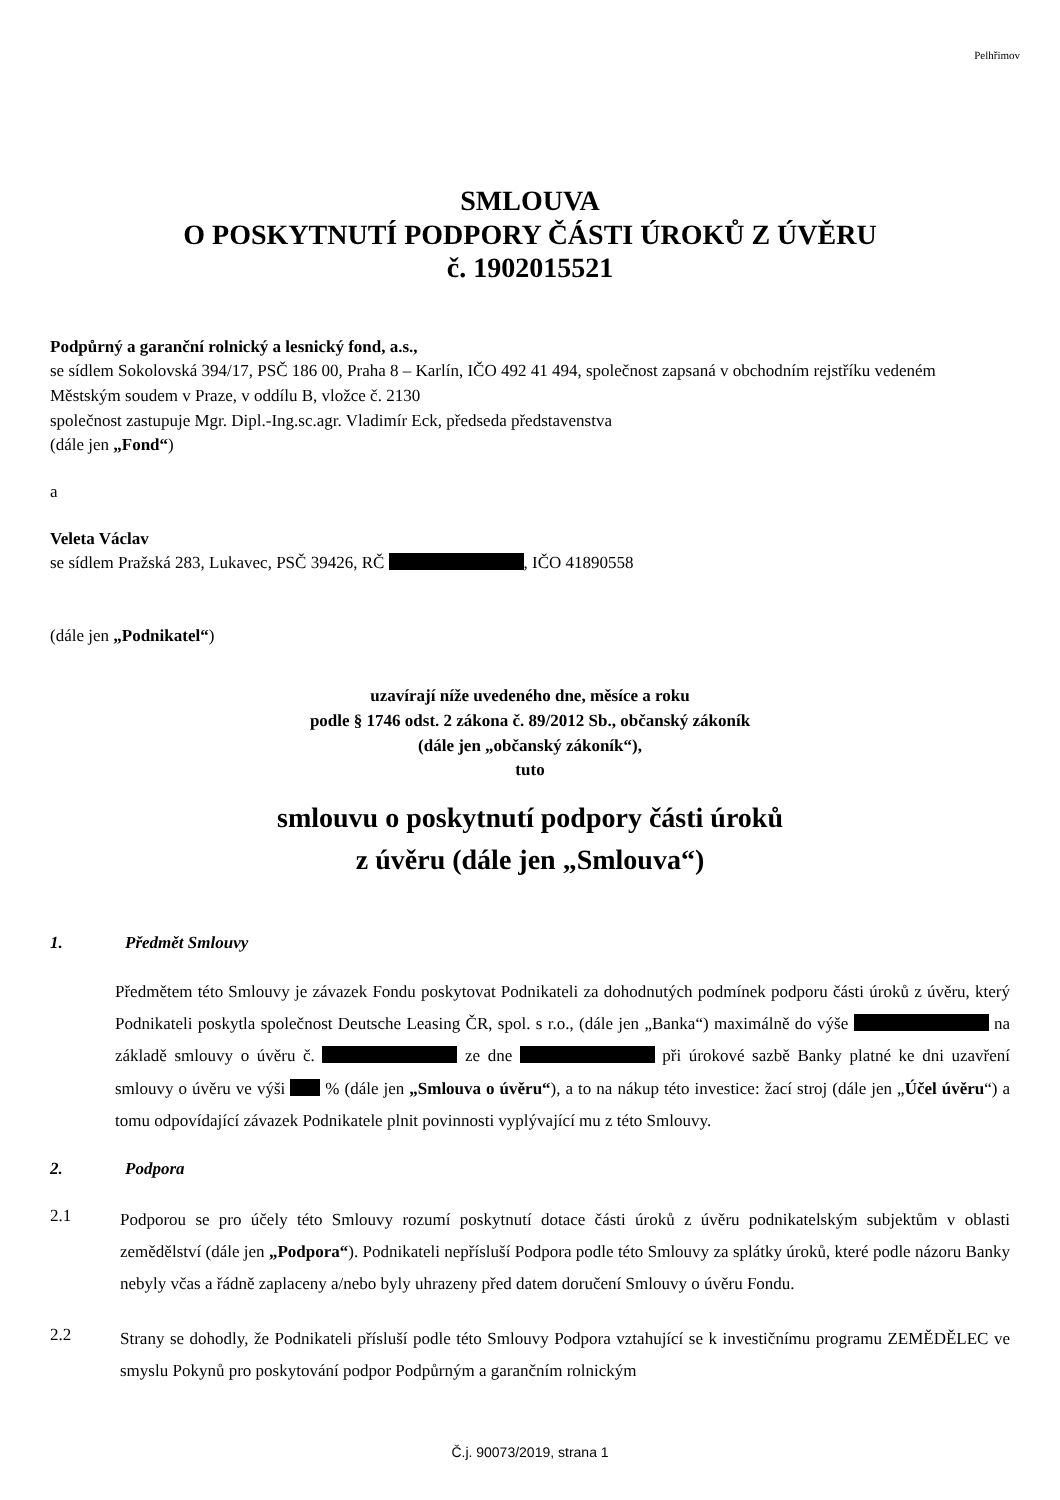Pelhřimov
SMLOUVA
O POSKYTNUTÍ PODPORY ČÁSTI ÚROKŮ Z ÚVĚRU
č. 1902015521
Podpůrný a garanční rolnický a lesnický fond, a.s.,
se sídlem Sokolovská 394/17, PSČ 186 00, Praha 8 – Karlín, IČO 492 41 494, společnost zapsaná v obchodním rejstříku vedeném Městským soudem v Praze, v oddílu B, vložce č. 2130
společnost zastupuje Mgr. Dipl.-Ing.sc.agr. Vladimír Eck, předseda představenstva
(dále jen „Fond“)
a
Veleta Václav
se sídlem Pražská 283, Lukavec, PSČ 39426, RČ , IČO 41890558
(dále jen „Podnikatel“)
uzavírají níže uvedeného dne, měsíce a roku
podle § 1746 odst. 2 zákona č. 89/2012 Sb., občanský zákoník
(dále jen „občanský zákoník“),
tuto
smlouvu o poskytnutí podpory části úroků
z úvěru (dále jen „Smlouva“)
1. Předmět Smlouvy
Předmětem této Smlouvy je závazek Fondu poskytovat Podnikateli za dohodnutých podmínek podporu části úroků z úvěru, který Podnikateli poskytla společnost Deutsche Leasing ČR, spol. s r.o., (dále jen „Banka“) maximálně do výše na základě smlouvy o úvěru č. ze dne při úrokové sazbě Banky platné ke dni uzavření smlouvy o úvěru ve výši % (dále jen „Smlouva o úvěru“), a to na nákup této investice: žací stroj (dále jen „Účel úvěru“) a tomu odpovídající závazek Podnikatele plnit povinnosti vyplývající mu z této Smlouvy.
2. Podpora
2.1
Podporou se pro účely této Smlouvy rozumí poskytnutí dotace části úroků z úvěru podnikatelským subjektům v oblasti zemědělství (dále jen „Podpora“). Podnikateli nepřísluší Podpora podle této Smlouvy za splátky úroků, které podle názoru Banky nebyly včas a řádně zaplaceny a/nebo byly uhrazeny před datem doručení Smlouvy o úvěru Fondu.
2.2
Strany se dohodly, že Podnikateli přísluší podle této Smlouvy Podpora vztahující se k investičnímu programu ZEMĚDĚLEC ve smyslu Pokynů pro poskytování podpor Podpůrným a garančním rolnickým
Č.j. 90073/2019, strana 1